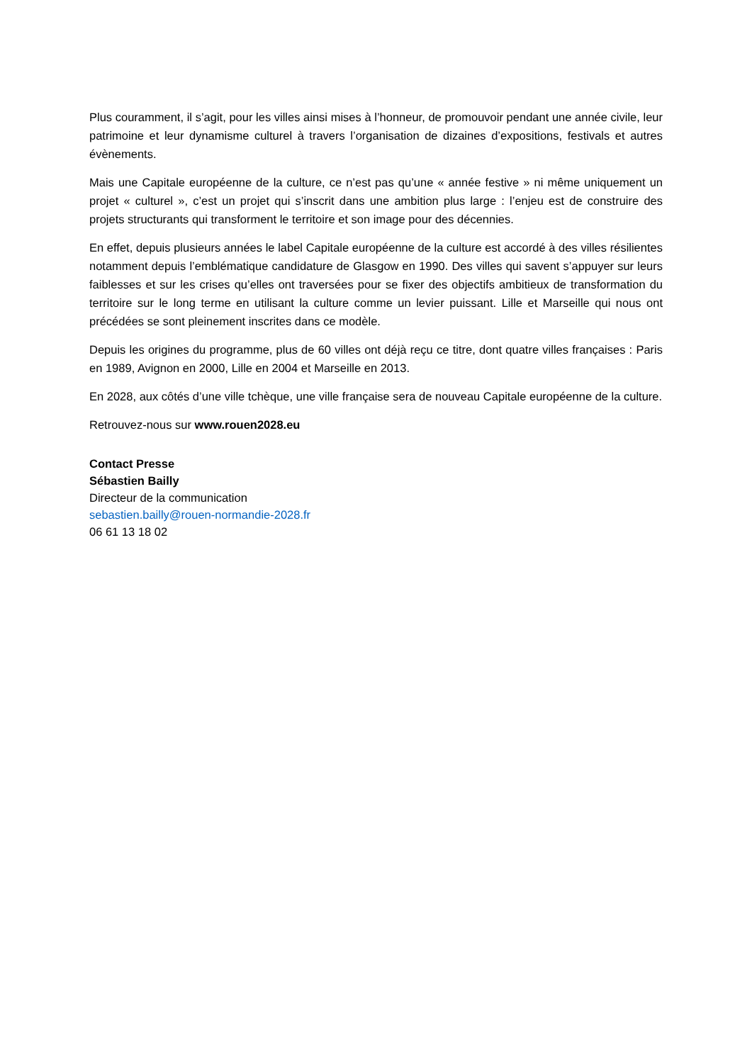Plus couramment, il s’agit, pour les villes ainsi mises à l’honneur, de promouvoir pendant une année civile, leur patrimoine et leur dynamisme culturel à travers l’organisation de dizaines d’expositions, festivals et autres évènements.
Mais une Capitale européenne de la culture, ce n’est pas qu’une « année festive » ni même uniquement un projet « culturel », c’est un projet qui s’inscrit dans une ambition plus large : l’enjeu est de construire des projets structurants qui transforment le territoire et son image pour des décennies.
En effet, depuis plusieurs années le label Capitale européenne de la culture est accordé à des villes résilientes notamment depuis l’emblématique candidature de Glasgow en 1990. Des villes qui savent s’appuyer sur leurs faiblesses et sur les crises qu’elles ont traversées pour se fixer des objectifs ambitieux de transformation du territoire sur le long terme en utilisant la culture comme un levier puissant. Lille et Marseille qui nous ont précédées se sont pleinement inscrites dans ce modèle.
Depuis les origines du programme, plus de 60 villes ont déjà reçu ce titre, dont quatre villes françaises : Paris en 1989, Avignon en 2000, Lille en 2004 et Marseille en 2013.
En 2028, aux côtés d’une ville tchèque, une ville française sera de nouveau Capitale européenne de la culture.
Retrouvez-nous sur www.rouen2028.eu
Contact Presse
Sébastien Bailly
Directeur de la communication
sebastien.bailly@rouen-normandie-2028.fr
06 61 13 18 02